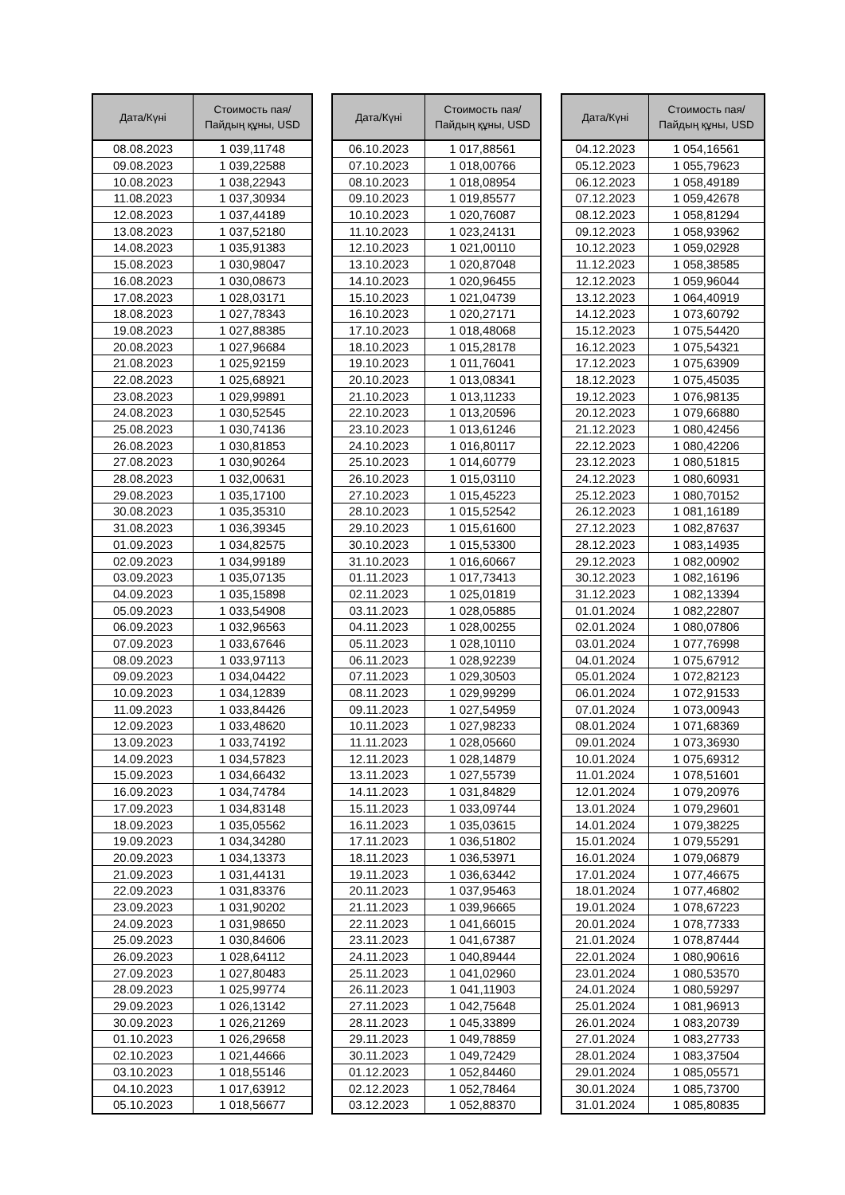| Дата/Күні | Стоимость пая/ Пайдың құны, USD |
| --- | --- |
| 08.08.2023 | 1 039,11748 |
| 09.08.2023 | 1 039,22588 |
| 10.08.2023 | 1 038,22943 |
| 11.08.2023 | 1 037,30934 |
| 12.08.2023 | 1 037,44189 |
| 13.08.2023 | 1 037,52180 |
| 14.08.2023 | 1 035,91383 |
| 15.08.2023 | 1 030,98047 |
| 16.08.2023 | 1 030,08673 |
| 17.08.2023 | 1 028,03171 |
| 18.08.2023 | 1 027,78343 |
| 19.08.2023 | 1 027,88385 |
| 20.08.2023 | 1 027,96684 |
| 21.08.2023 | 1 025,92159 |
| 22.08.2023 | 1 025,68921 |
| 23.08.2023 | 1 029,99891 |
| 24.08.2023 | 1 030,52545 |
| 25.08.2023 | 1 030,74136 |
| 26.08.2023 | 1 030,81853 |
| 27.08.2023 | 1 030,90264 |
| 28.08.2023 | 1 032,00631 |
| 29.08.2023 | 1 035,17100 |
| 30.08.2023 | 1 035,35310 |
| 31.08.2023 | 1 036,39345 |
| 01.09.2023 | 1 034,82575 |
| 02.09.2023 | 1 034,99189 |
| 03.09.2023 | 1 035,07135 |
| 04.09.2023 | 1 035,15898 |
| 05.09.2023 | 1 033,54908 |
| 06.09.2023 | 1 032,96563 |
| 07.09.2023 | 1 033,67646 |
| 08.09.2023 | 1 033,97113 |
| 09.09.2023 | 1 034,04422 |
| 10.09.2023 | 1 034,12839 |
| 11.09.2023 | 1 033,84426 |
| 12.09.2023 | 1 033,48620 |
| 13.09.2023 | 1 033,74192 |
| 14.09.2023 | 1 034,57823 |
| 15.09.2023 | 1 034,66432 |
| 16.09.2023 | 1 034,74784 |
| 17.09.2023 | 1 034,83148 |
| 18.09.2023 | 1 035,05562 |
| 19.09.2023 | 1 034,34280 |
| 20.09.2023 | 1 034,13373 |
| 21.09.2023 | 1 031,44131 |
| 22.09.2023 | 1 031,83376 |
| 23.09.2023 | 1 031,90202 |
| 24.09.2023 | 1 031,98650 |
| 25.09.2023 | 1 030,84606 |
| 26.09.2023 | 1 028,64112 |
| 27.09.2023 | 1 027,80483 |
| 28.09.2023 | 1 025,99774 |
| 29.09.2023 | 1 026,13142 |
| 30.09.2023 | 1 026,21269 |
| 01.10.2023 | 1 026,29658 |
| 02.10.2023 | 1 021,44666 |
| 03.10.2023 | 1 018,55146 |
| 04.10.2023 | 1 017,63912 |
| 05.10.2023 | 1 018,56677 |
| Дата/Күні | Стоимость пая/ Пайдың құны, USD |
| --- | --- |
| 06.10.2023 | 1 017,88561 |
| 07.10.2023 | 1 018,00766 |
| 08.10.2023 | 1 018,08954 |
| 09.10.2023 | 1 019,85577 |
| 10.10.2023 | 1 020,76087 |
| 11.10.2023 | 1 023,24131 |
| 12.10.2023 | 1 021,00110 |
| 13.10.2023 | 1 020,87048 |
| 14.10.2023 | 1 020,96455 |
| 15.10.2023 | 1 021,04739 |
| 16.10.2023 | 1 020,27171 |
| 17.10.2023 | 1 018,48068 |
| 18.10.2023 | 1 015,28178 |
| 19.10.2023 | 1 011,76041 |
| 20.10.2023 | 1 013,08341 |
| 21.10.2023 | 1 013,11233 |
| 22.10.2023 | 1 013,20596 |
| 23.10.2023 | 1 013,61246 |
| 24.10.2023 | 1 016,80117 |
| 25.10.2023 | 1 014,60779 |
| 26.10.2023 | 1 015,03110 |
| 27.10.2023 | 1 015,45223 |
| 28.10.2023 | 1 015,52542 |
| 29.10.2023 | 1 015,61600 |
| 30.10.2023 | 1 015,53300 |
| 31.10.2023 | 1 016,60667 |
| 01.11.2023 | 1 017,73413 |
| 02.11.2023 | 1 025,01819 |
| 03.11.2023 | 1 028,05885 |
| 04.11.2023 | 1 028,00255 |
| 05.11.2023 | 1 028,10110 |
| 06.11.2023 | 1 028,92239 |
| 07.11.2023 | 1 029,30503 |
| 08.11.2023 | 1 029,99299 |
| 09.11.2023 | 1 027,54959 |
| 10.11.2023 | 1 027,98233 |
| 11.11.2023 | 1 028,05660 |
| 12.11.2023 | 1 028,14879 |
| 13.11.2023 | 1 027,55739 |
| 14.11.2023 | 1 031,84829 |
| 15.11.2023 | 1 033,09744 |
| 16.11.2023 | 1 035,03615 |
| 17.11.2023 | 1 036,51802 |
| 18.11.2023 | 1 036,53971 |
| 19.11.2023 | 1 036,63442 |
| 20.11.2023 | 1 037,95463 |
| 21.11.2023 | 1 039,96665 |
| 22.11.2023 | 1 041,66015 |
| 23.11.2023 | 1 041,67387 |
| 24.11.2023 | 1 040,89444 |
| 25.11.2023 | 1 041,02960 |
| 26.11.2023 | 1 041,11903 |
| 27.11.2023 | 1 042,75648 |
| 28.11.2023 | 1 045,33899 |
| 29.11.2023 | 1 049,78859 |
| 30.11.2023 | 1 049,72429 |
| 01.12.2023 | 1 052,84460 |
| 02.12.2023 | 1 052,78464 |
| 03.12.2023 | 1 052,88370 |
| Дата/Күні | Стоимость пая/ Пайдың құны, USD |
| --- | --- |
| 04.12.2023 | 1 054,16561 |
| 05.12.2023 | 1 055,79623 |
| 06.12.2023 | 1 058,49189 |
| 07.12.2023 | 1 059,42678 |
| 08.12.2023 | 1 058,81294 |
| 09.12.2023 | 1 058,93962 |
| 10.12.2023 | 1 059,02928 |
| 11.12.2023 | 1 058,38585 |
| 12.12.2023 | 1 059,96044 |
| 13.12.2023 | 1 064,40919 |
| 14.12.2023 | 1 073,60792 |
| 15.12.2023 | 1 075,54420 |
| 16.12.2023 | 1 075,54321 |
| 17.12.2023 | 1 075,63909 |
| 18.12.2023 | 1 075,45035 |
| 19.12.2023 | 1 076,98135 |
| 20.12.2023 | 1 079,66880 |
| 21.12.2023 | 1 080,42456 |
| 22.12.2023 | 1 080,42206 |
| 23.12.2023 | 1 080,51815 |
| 24.12.2023 | 1 080,60931 |
| 25.12.2023 | 1 080,70152 |
| 26.12.2023 | 1 081,16189 |
| 27.12.2023 | 1 082,87637 |
| 28.12.2023 | 1 083,14935 |
| 29.12.2023 | 1 082,00902 |
| 30.12.2023 | 1 082,16196 |
| 31.12.2023 | 1 082,13394 |
| 01.01.2024 | 1 082,22807 |
| 02.01.2024 | 1 080,07806 |
| 03.01.2024 | 1 077,76998 |
| 04.01.2024 | 1 075,67912 |
| 05.01.2024 | 1 072,82123 |
| 06.01.2024 | 1 072,91533 |
| 07.01.2024 | 1 073,00943 |
| 08.01.2024 | 1 071,68369 |
| 09.01.2024 | 1 073,36930 |
| 10.01.2024 | 1 075,69312 |
| 11.01.2024 | 1 078,51601 |
| 12.01.2024 | 1 079,20976 |
| 13.01.2024 | 1 079,29601 |
| 14.01.2024 | 1 079,38225 |
| 15.01.2024 | 1 079,55291 |
| 16.01.2024 | 1 079,06879 |
| 17.01.2024 | 1 077,46675 |
| 18.01.2024 | 1 077,46802 |
| 19.01.2024 | 1 078,67223 |
| 20.01.2024 | 1 078,77333 |
| 21.01.2024 | 1 078,87444 |
| 22.01.2024 | 1 080,90616 |
| 23.01.2024 | 1 080,53570 |
| 24.01.2024 | 1 080,59297 |
| 25.01.2024 | 1 081,96913 |
| 26.01.2024 | 1 083,20739 |
| 27.01.2024 | 1 083,27733 |
| 28.01.2024 | 1 083,37504 |
| 29.01.2024 | 1 085,05571 |
| 30.01.2024 | 1 085,73700 |
| 31.01.2024 | 1 085,80835 |